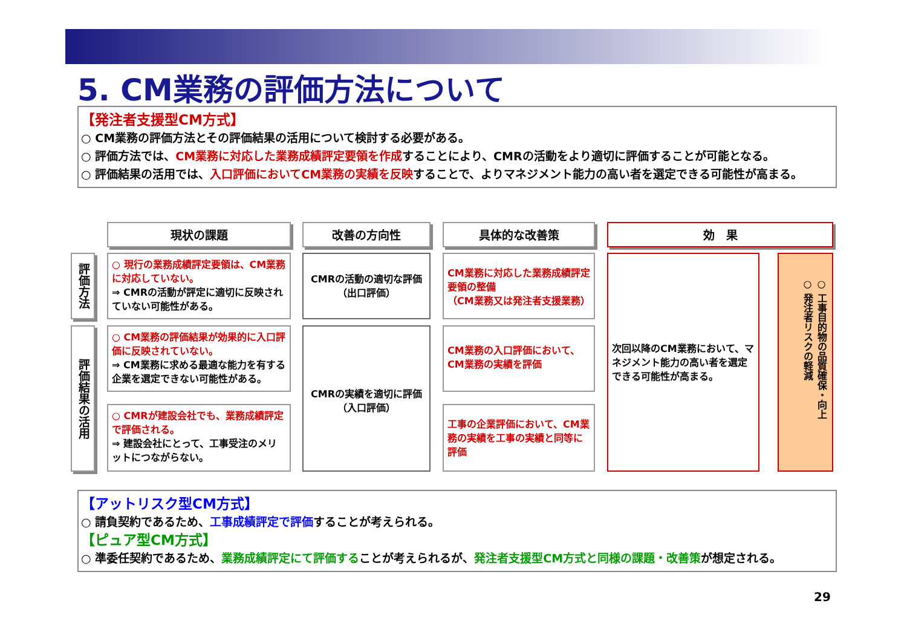5. CM業務の評価方法について
【発注者支援型CM方式】
○ CM業務の評価方法とその評価結果の活用について検討する必要がある。
○ 評価方法では、CM業務に対応した業務成績評定要領を作成することにより、CMRの活動をより適切に評価することが可能となる。
○ 評価結果の活用では、入口評価においてCM業務の実績を反映することで、よりマネジメント能力の高い者を選定できる可能性が高まる。
現状の課題 改善の方向性 具体的な改善策 効　果
評価方法
評価結果の活用
○ 現行の業務成績評定要領は、CM業務に対応していない。
⇒ CMRの活動が評定に適切に反映されていない可能性がある。
○ CM業務の評価結果が効果的に入口評価に反映されていない。
⇒ CM業務に求める最適な能力を有する企業を選定できない可能性がある。
○ CMRが建設会社でも、業務成績評定で評価される。
⇒ 建設会社にとって、工事受注のメリットにつながらない。
CMRの活動の適切な評価
（出口評価）
CMRの実績を適切に評価
（入口評価）
CM業務に対応した業務成績評定要領の整備
（CM業務又は発注者支援業務）
CM業務の入口評価において、CM業務の実績を評価
工事の企業評価において、CM業務の実績を工事の実績と同等に評価
次回以降のCM業務において、マネジメント能力の高い者を選定できる可能性が高まる。
○ 工事目的物の品質確保・向上
○ 発注者リスクの軽減
【アットリスク型CM方式】
○ 請負契約であるため、工事成績評定で評価することが考えられる。
【ピュア型CM方式】
○ 準委任契約であるため、業務成績評定にて評価することが考えられるが、発注者支援型CM方式と同様の課題・改善策が想定される。
29